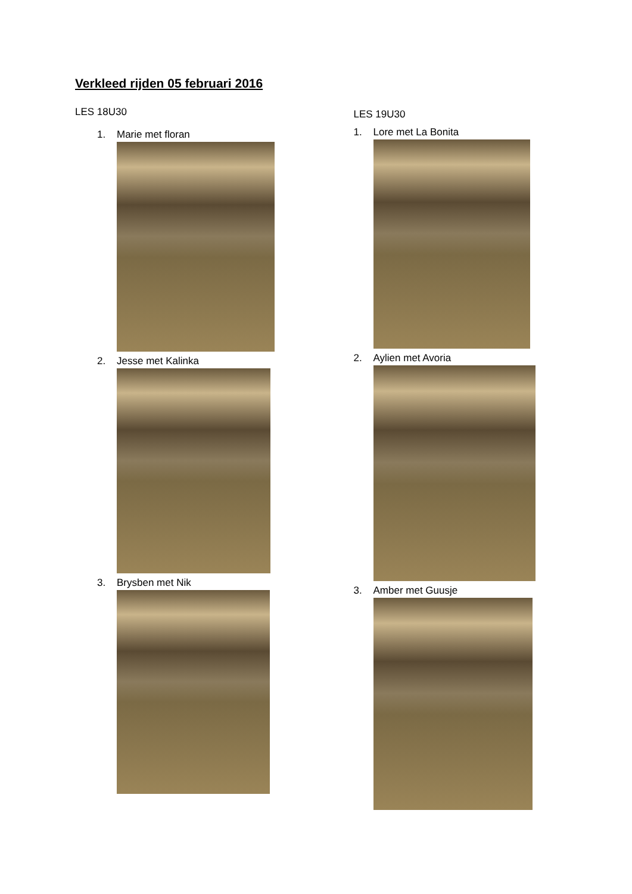Verkleed rijden 05 februari 2016
LES 18U30
1. Marie met floran
2. Jesse met Kalinka
3. Brysben met Nik
LES 19U30
1. Lore met La Bonita
2. Aylien met Avoria
3. Amber met Guusje